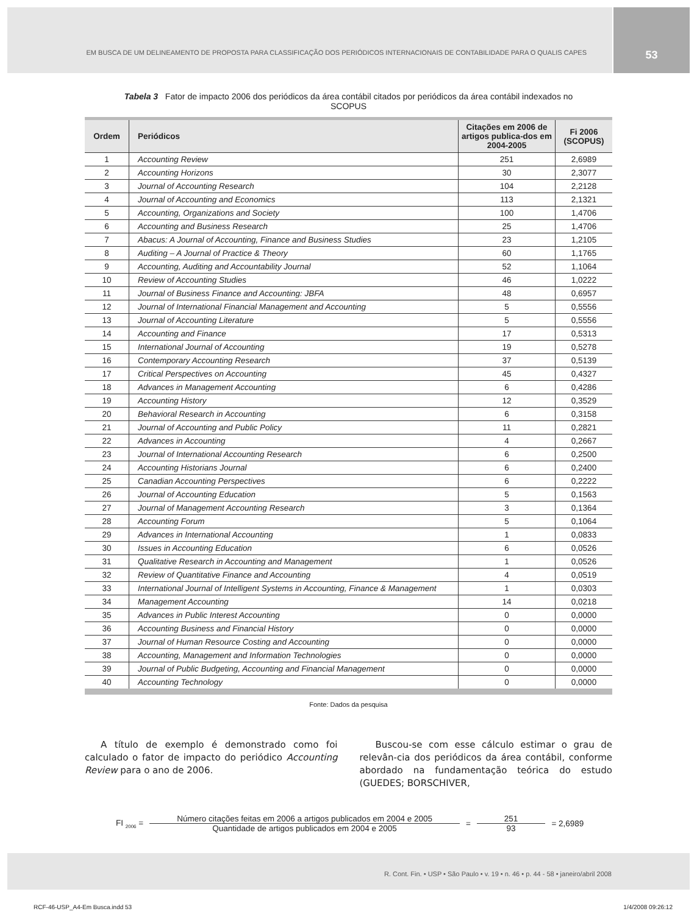EM BUSCA DE UM DELINEAMENTO DE PROPOSTA PARA CLASSIFICAÇÃO DOS PERIÓDICOS INTERNACIONAIS DE CONTABILIDADE PARA O QUALIS CAPES
53
Tabela 3 Fator de impacto 2006 dos periódicos da área contábil citados por periódicos da área contábil indexados no SCOPUS
| Ordem | Periódicos | Citações em 2006 de artigos publica-dos em 2004-2005 | Fi 2006 (SCOPUS) |
| --- | --- | --- | --- |
| 1 | Accounting Review | 251 | 2,6989 |
| 2 | Accounting Horizons | 30 | 2,3077 |
| 3 | Journal of Accounting Research | 104 | 2,2128 |
| 4 | Journal of Accounting and Economics | 113 | 2,1321 |
| 5 | Accounting, Organizations and Society | 100 | 1,4706 |
| 6 | Accounting and Business Research | 25 | 1,4706 |
| 7 | Abacus: A Journal of Accounting, Finance and Business Studies | 23 | 1,2105 |
| 8 | Auditing – A Journal of Practice & Theory | 60 | 1,1765 |
| 9 | Accounting, Auditing and Accountability Journal | 52 | 1,1064 |
| 10 | Review of Accounting Studies | 46 | 1,0222 |
| 11 | Journal of Business Finance and Accounting: JBFA | 48 | 0,6957 |
| 12 | Journal of International Financial Management and Accounting | 5 | 0,5556 |
| 13 | Journal of Accounting Literature | 5 | 0,5556 |
| 14 | Accounting and Finance | 17 | 0,5313 |
| 15 | International Journal of Accounting | 19 | 0,5278 |
| 16 | Contemporary Accounting Research | 37 | 0,5139 |
| 17 | Critical Perspectives on Accounting | 45 | 0,4327 |
| 18 | Advances in Management Accounting | 6 | 0,4286 |
| 19 | Accounting History | 12 | 0,3529 |
| 20 | Behavioral Research in Accounting | 6 | 0,3158 |
| 21 | Journal of Accounting and Public Policy | 11 | 0,2821 |
| 22 | Advances in Accounting | 4 | 0,2667 |
| 23 | Journal of International Accounting Research | 6 | 0,2500 |
| 24 | Accounting Historians Journal | 6 | 0,2400 |
| 25 | Canadian Accounting Perspectives | 6 | 0,2222 |
| 26 | Journal of Accounting Education | 5 | 0,1563 |
| 27 | Journal of Management Accounting Research | 3 | 0,1364 |
| 28 | Accounting Forum | 5 | 0,1064 |
| 29 | Advances in International Accounting | 1 | 0,0833 |
| 30 | Issues in Accounting Education | 6 | 0,0526 |
| 31 | Qualitative Research in Accounting and Management | 1 | 0,0526 |
| 32 | Review of Quantitative Finance and Accounting | 4 | 0,0519 |
| 33 | International Journal of Intelligent Systems in Accounting, Finance & Management | 1 | 0,0303 |
| 34 | Management Accounting | 14 | 0,0218 |
| 35 | Advances in Public Interest Accounting | 0 | 0,0000 |
| 36 | Accounting Business and Financial History | 0 | 0,0000 |
| 37 | Journal of Human Resource Costing and Accounting | 0 | 0,0000 |
| 38 | Accounting, Management and Information Technologies | 0 | 0,0000 |
| 39 | Journal of Public Budgeting, Accounting and Financial Management | 0 | 0,0000 |
| 40 | Accounting Technology | 0 | 0,0000 |
Fonte: Dados da pesquisa
A título de exemplo é demonstrado como foi calculado o fator de impacto do periódico Accounting Review para o ano de 2006.
Buscou-se com esse cálculo estimar o grau de relevân-cia dos periódicos da área contábil, conforme abordado na fundamentação teórica do estudo (GUEDES; BORSCHIVER,
FI <sub>2006</sub> =
Número citações feitas em 2006 a artigos publicados em 2004 e 2005
Quantidade de artigos publicados em 2004 e 2005
=
251
93
= 2,6989
R. Cont. Fin. • USP • São Paulo • v. 19 • n. 46 • p. 44 - 58 • janeiro/abril 2008
RCF-46-USP_A4-Em Busca.indd 53 1/4/2008 09:26:12